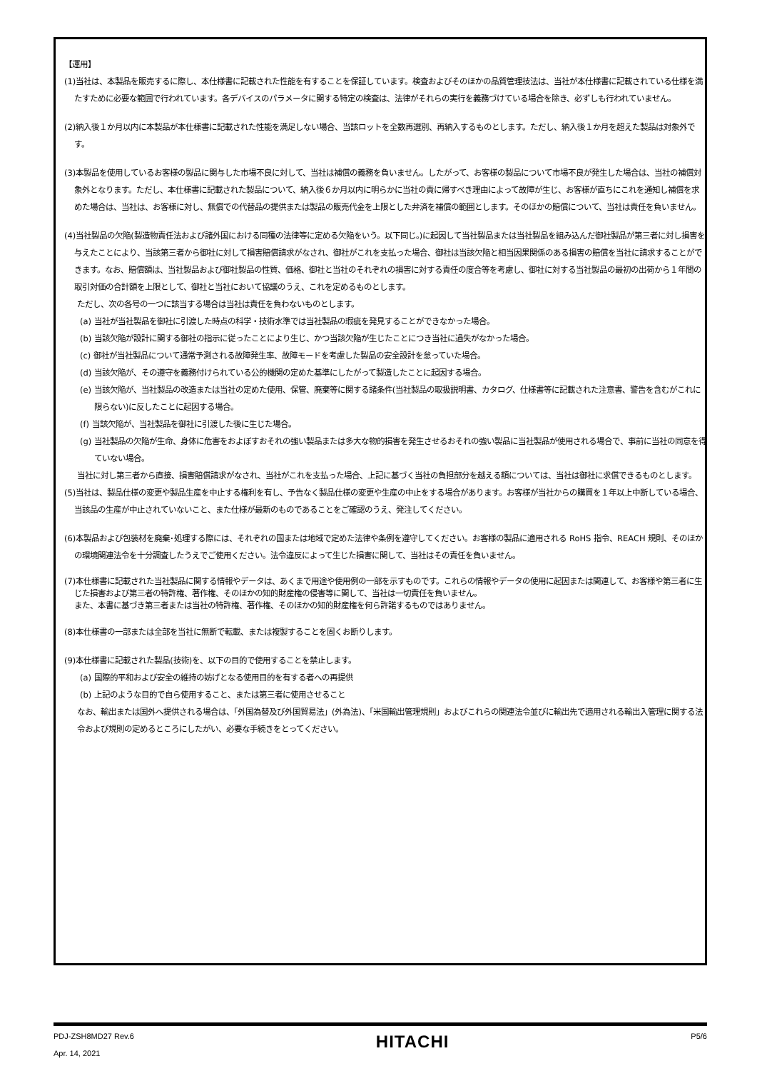【運用】
(1)当社は、本製品を販売するに際し、本仕様書に記載された性能を有することを保証しています。検査およびそのほかの品質管理技法は、当社が本仕様書に記載されている仕様を満たすために必要な範囲で行われています。各デバイスのパラメータに関する特定の検査は、法律がそれらの実行を義務づけている場合を除き、必ずしも行われていません。
(2)納入後１か月以内に本製品が本仕様書に記載された性能を満足しない場合、当該ロットを全数再選別、再納入するものとします。ただし、納入後１か月を超えた製品は対象外です。
(3)本製品を使用しているお客様の製品に関与した市場不良に対して、当社は補償の義務を負いません。したがって、お客様の製品について市場不良が発生した場合は、当社の補償対象外となります。ただし、本仕様書に記載された製品について、納入後６か月以内に明らかに当社の責に帰すべき理由によって故障が生じ、お客様が直ちにこれを通知し補償を求めた場合は、当社は、お客様に対し、無償での代替品の提供または製品の販売代金を上限とした弁済を補償の範囲とします。そのほかの賠償について、当社は責任を負いません。
(4)当社製品の欠陥(製造物責任法および諸外国における同種の法律等に定める欠陥をいう。以下同じ。)に起因して当社製品または当社製品を組み込んだ御社製品が第三者に対し損害を与えたことにより、当該第三者から御社に対して損害賠償請求がなされ、御社がこれを支払った場合、御社は当該欠陥と相当因果関係のある損害の賠償を当社に請求することができます。なお、賠償額は、当社製品および御社製品の性質、価格、御社と当社のそれぞれの損害に対する責任の度合等を考慮し、御社に対する当社製品の最初の出荷から１年間の取引対価の合計額を上限として、御社と当社において協議のうえ、これを定めるものとします。
ただし、次の各号の一つに該当する場合は当社は責任を負わないものとします。
(a) 当社が当社製品を御社に引渡した時点の科学・技術水準では当社製品の瑕疵を発見することができなかった場合。
(b) 当該欠陥が設計に関する御社の指示に従ったことにより生じ、かつ当該欠陥が生じたことにつき当社に過失がなかった場合。
(c) 御社が当社製品について通常予測される故障発生率、故障モードを考慮した製品の安全設計を怠っていた場合。
(d) 当該欠陥が、その遵守を義務付けられている公的機関の定めた基準にしたがって製造したことに起因する場合。
(e) 当該欠陥が、当社製品の改造または当社の定めた使用、保管、廃棄等に関する諸条件(当社製品の取扱説明書、カタログ、仕様書等に記載された注意書、警告を含むがこれに限らない)に反したことに起因する場合。
(f) 当該欠陥が、当社製品を御社に引渡した後に生じた場合。
(g) 当社製品の欠陥が生命、身体に危害をおよぼすおそれの強い製品または多大な物的損害を発生させるおそれの強い製品に当社製品が使用される場合で、事前に当社の同意を得ていない場合。
当社に対し第三者から直接、損害賠償請求がなされ、当社がこれを支払った場合、上記に基づく当社の負担部分を越える額については、当社は御社に求償できるものとします。
(5)当社は、製品仕様の変更や製品生産を中止する権利を有し、予告なく製品仕様の変更や生産の中止をする場合があります。お客様が当社からの購買を１年以上中断している場合、当該品の生産が中止されていないこと、また仕様が最新のものであることをご確認のうえ、発注してください。
(6)本製品および包装材を廃棄･処理する際には、それぞれの国または地域で定めた法律や条例を遵守してください。お客様の製品に適用される RoHS 指令、REACH 規則、そのほかの環境関連法令を十分調査したうえでご使用ください。法令違反によって生じた損害に関して、当社はその責任を負いません。
(7)本仕様書に記載された当社製品に関する情報やデータは、あくまで用途や使用例の一部を示すものです。これらの情報やデータの使用に起因または関連して、お客様や第三者に生じた損害および第三者の特許権、著作権、そのほかの知的財産権の侵害等に関して、当社は一切責任を負いません。
また、本書に基づき第三者または当社の特許権、著作権、そのほかの知的財産権を何ら許諾するものではありません。
(8)本仕様書の一部または全部を当社に無断で転載、または複製することを固くお断りします。
(9)本仕様書に記載された製品(技術)を、以下の目的で使用することを禁止します。
(a) 国際的平和および安全の維持の妨げとなる使用目的を有する者への再提供
(b) 上記のような目的で自ら使用すること、または第三者に使用させること
なお、輸出または国外へ提供される場合は、「外国為替及び外国貿易法」(外為法)、「米国輸出管理規則」およびこれらの関連法令並びに輸出先で適用される輸出入管理に関する法令および規則の定めるところにしたがい、必要な手続きをとってください。
PDJ-ZSH8MD27 Rev.6
Apr. 14, 2021
HITACHI
P5/6